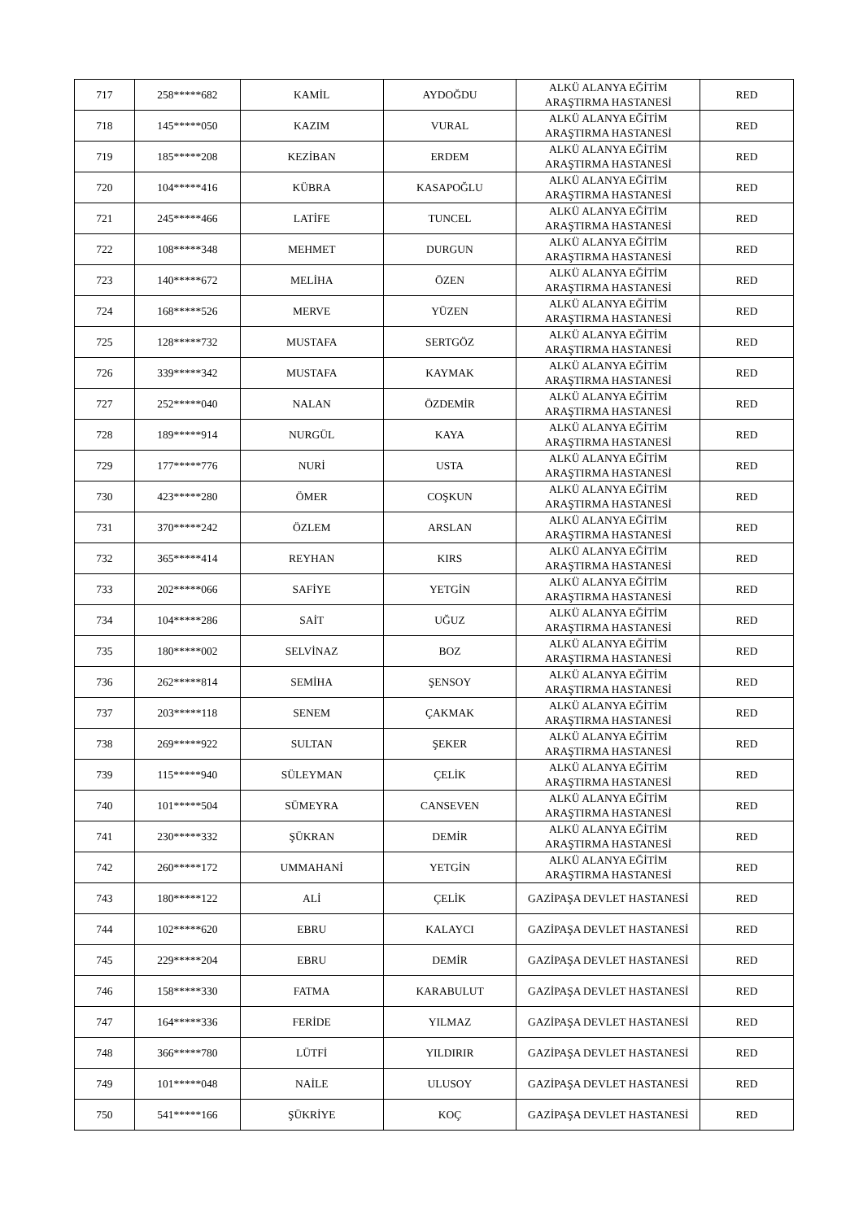| 717 | 258*****682 | KAMİL | AYDOĞDU | ALKÜ ALANYA EĞİTİM ARAŞTIRMA HASTANESİ | RED |
| 718 | 145*****050 | KAZIM | VURAL | ALKÜ ALANYA EĞİTİM ARAŞTIRMA HASTANESİ | RED |
| 719 | 185*****208 | KEZİBAN | ERDEM | ALKÜ ALANYA EĞİTİM ARAŞTIRMA HASTANESİ | RED |
| 720 | 104*****416 | KÜBRA | KASAPOĞLU | ALKÜ ALANYA EĞİTİM ARAŞTIRMA HASTANESİ | RED |
| 721 | 245*****466 | LATİFE | TUNCEL | ALKÜ ALANYA EĞİTİM ARAŞTIRMA HASTANESİ | RED |
| 722 | 108*****348 | MEHMET | DURGUN | ALKÜ ALANYA EĞİTİM ARAŞTIRMA HASTANESİ | RED |
| 723 | 140*****672 | MELİHA | ÖZEN | ALKÜ ALANYA EĞİTİM ARAŞTIRMA HASTANESİ | RED |
| 724 | 168*****526 | MERVE | YÜZEN | ALKÜ ALANYA EĞİTİM ARAŞTIRMA HASTANESİ | RED |
| 725 | 128*****732 | MUSTAFA | SERTGÖZ | ALKÜ ALANYA EĞİTİM ARAŞTIRMA HASTANESİ | RED |
| 726 | 339*****342 | MUSTAFA | KAYMAK | ALKÜ ALANYA EĞİTİM ARAŞTIRMA HASTANESİ | RED |
| 727 | 252*****040 | NALAN | ÖZDEMİR | ALKÜ ALANYA EĞİTİM ARAŞTIRMA HASTANESİ | RED |
| 728 | 189*****914 | NURGÜL | KAYA | ALKÜ ALANYA EĞİTİM ARAŞTIRMA HASTANESİ | RED |
| 729 | 177*****776 | NURİ | USTA | ALKÜ ALANYA EĞİTİM ARAŞTIRMA HASTANESİ | RED |
| 730 | 423*****280 | ÖMER | COŞKUN | ALKÜ ALANYA EĞİTİM ARAŞTIRMA HASTANESİ | RED |
| 731 | 370*****242 | ÖZLEM | ARSLAN | ALKÜ ALANYA EĞİTİM ARAŞTIRMA HASTANESİ | RED |
| 732 | 365*****414 | REYHAN | KIRS | ALKÜ ALANYA EĞİTİM ARAŞTIRMA HASTANESİ | RED |
| 733 | 202*****066 | SAFİYE | YETGİN | ALKÜ ALANYA EĞİTİM ARAŞTIRMA HASTANESİ | RED |
| 734 | 104*****286 | SAİT | UĞUZ | ALKÜ ALANYA EĞİTİM ARAŞTIRMA HASTANESİ | RED |
| 735 | 180*****002 | SELVİNAZ | BOZ | ALKÜ ALANYA EĞİTİM ARAŞTIRMA HASTANESİ | RED |
| 736 | 262*****814 | SEMİHA | ŞENSOY | ALKÜ ALANYA EĞİTİM ARAŞTIRMA HASTANESİ | RED |
| 737 | 203*****118 | SENEM | ÇAKMAK | ALKÜ ALANYA EĞİTİM ARAŞTIRMA HASTANESİ | RED |
| 738 | 269*****922 | SULTAN | ŞEKER | ALKÜ ALANYA EĞİTİM ARAŞTIRMA HASTANESİ | RED |
| 739 | 115*****940 | SÜLEYMAN | ÇELİK | ALKÜ ALANYA EĞİTİM ARAŞTIRMA HASTANESİ | RED |
| 740 | 101*****504 | SÜMEYRA | CANSEVEN | ALKÜ ALANYA EĞİTİM ARAŞTIRMA HASTANESİ | RED |
| 741 | 230*****332 | ŞÜKRAN | DEMİR | ALKÜ ALANYA EĞİTİM ARAŞTIRMA HASTANESİ | RED |
| 742 | 260*****172 | UMMAHANİ | YETGİN | ALKÜ ALANYA EĞİTİM ARAŞTIRMA HASTANESİ | RED |
| 743 | 180*****122 | ALİ | ÇELİK | GAZİPAŞA DEVLET HASTANESİ | RED |
| 744 | 102*****620 | EBRU | KALAYCI | GAZİPAŞA DEVLET HASTANESİ | RED |
| 745 | 229*****204 | EBRU | DEMİR | GAZİPAŞA DEVLET HASTANESİ | RED |
| 746 | 158*****330 | FATMA | KARABULUT | GAZİPAŞA DEVLET HASTANESİ | RED |
| 747 | 164*****336 | FERİDE | YILMAZ | GAZİPAŞA DEVLET HASTANESİ | RED |
| 748 | 366*****780 | LÜTFİ | YILDIRIR | GAZİPAŞA DEVLET HASTANESİ | RED |
| 749 | 101*****048 | NAİLE | ULUSOY | GAZİPAŞA DEVLET HASTANESİ | RED |
| 750 | 541*****166 | ŞÜKRİYE | KOÇ | GAZİPAŞA DEVLET HASTANESİ | RED |